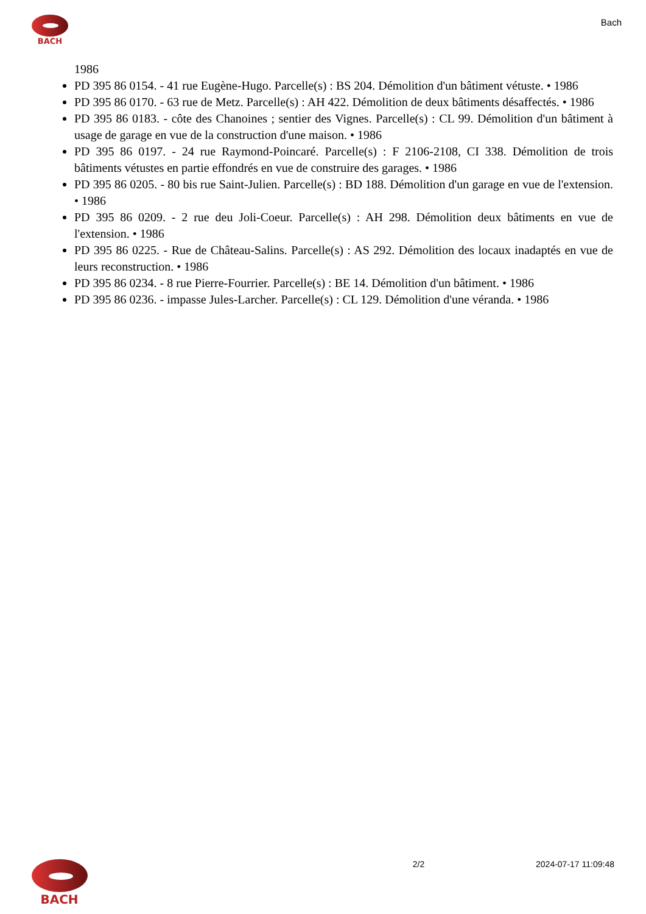BACH
Bach
1986
PD 395 86 0154. - 41 rue Eugène-Hugo. Parcelle(s) : BS 204. Démolition d'un bâtiment vétuste. • 1986
PD 395 86 0170. - 63 rue de Metz. Parcelle(s) : AH 422. Démolition de deux bâtiments désaffectés. • 1986
PD 395 86 0183. - côte des Chanoines ; sentier des Vignes. Parcelle(s) : CL 99. Démolition d'un bâtiment à usage de garage en vue de la construction d'une maison. • 1986
PD 395 86 0197. - 24 rue Raymond-Poincaré. Parcelle(s) : F 2106-2108, CI 338. Démolition de trois bâtiments vétustes en partie effondrés en vue de construire des garages. • 1986
PD 395 86 0205. - 80 bis rue Saint-Julien. Parcelle(s) : BD 188. Démolition d'un garage en vue de l'extension. • 1986
PD 395 86 0209. - 2 rue deu Joli-Coeur. Parcelle(s) : AH 298. Démolition deux bâtiments en vue de l'extension. • 1986
PD 395 86 0225. - Rue de Château-Salins. Parcelle(s) : AS 292. Démolition des locaux inadaptés en vue de leurs reconstruction. • 1986
PD 395 86 0234. - 8 rue Pierre-Fourrier. Parcelle(s) : BE 14. Démolition d'un bâtiment. • 1986
PD 395 86 0236. - impasse Jules-Larcher. Parcelle(s) : CL 129. Démolition d'une véranda. • 1986
BACH
2/2 2024-07-17 11:09:48